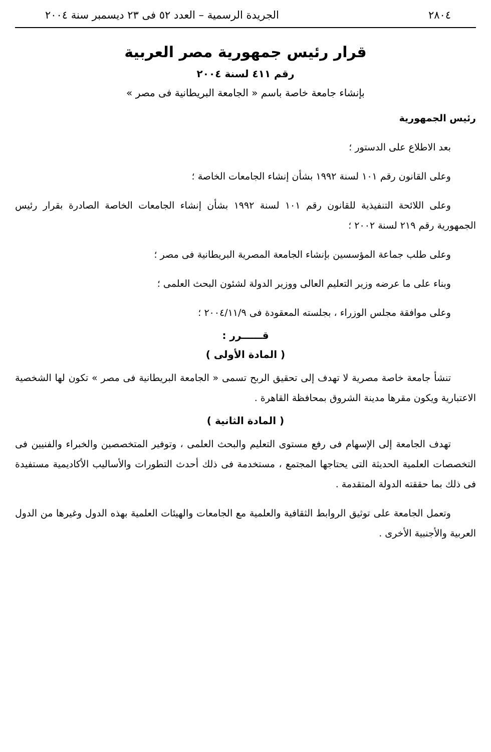٢٨٠٤ الجريدة الرسمية – العدد ٥٢ فى ٢٣ ديسمبر سنة ٢٠٠٤
قرار رئيس جمهورية مصر العربية
رقم ٤١١ لسنة ٢٠٠٤
بإنشاء جامعة خاصة باسم « الجامعة البريطانية فى مصر »
رئيس الجمهورية
بعد الاطلاع على الدستور ؛
وعلى القانون رقم ١٠١ لسنة ١٩٩٢ بشأن إنشاء الجامعات الخاصة ؛
وعلى اللائحة التنفيذية للقانون رقم ١٠١ لسنة ١٩٩٢ بشأن إنشاء الجامعات الخاصة الصادرة بقرار رئيس الجمهورية رقم ٢١٩ لسنة ٢٠٠٢ ؛
وعلى طلب جماعة المؤسسين بإنشاء الجامعة المصرية البريطانية فى مصر ؛
وبناء على ما عرضه وزير التعليم العالى ووزير الدولة لشئون البحث العلمى ؛
وعلى موافقة مجلس الوزراء ، بجلسته المعقودة فى ٢٠٠٤/١١/٩ ؛
قــــــرر :
( المادة الأولى )
تنشأ جامعة خاصة مصرية لا تهدف إلى تحقيق الربح تسمى « الجامعة البريطانية فى مصر » تكون لها الشخصية الاعتبارية ويكون مقرها مدينة الشروق بمحافظة القاهرة .
( المادة الثانية )
تهدف الجامعة إلى الإسهام فى رفع مستوى التعليم والبحث العلمى ، وتوفير المتخصصين والخبراء والفنيين فى التخصصات العلمية الحديثة التى يحتاجها المجتمع ، مستخدمة فى ذلك أحدث التطورات والأساليب الأكاديمية مستفيدة فى ذلك بما حققته الدولة المتقدمة .
وتعمل الجامعة على توثيق الروابط الثقافية والعلمية مع الجامعات والهيئات العلمية بهذه الدول وغيرها من الدول العربية والأجنبية الأخرى .